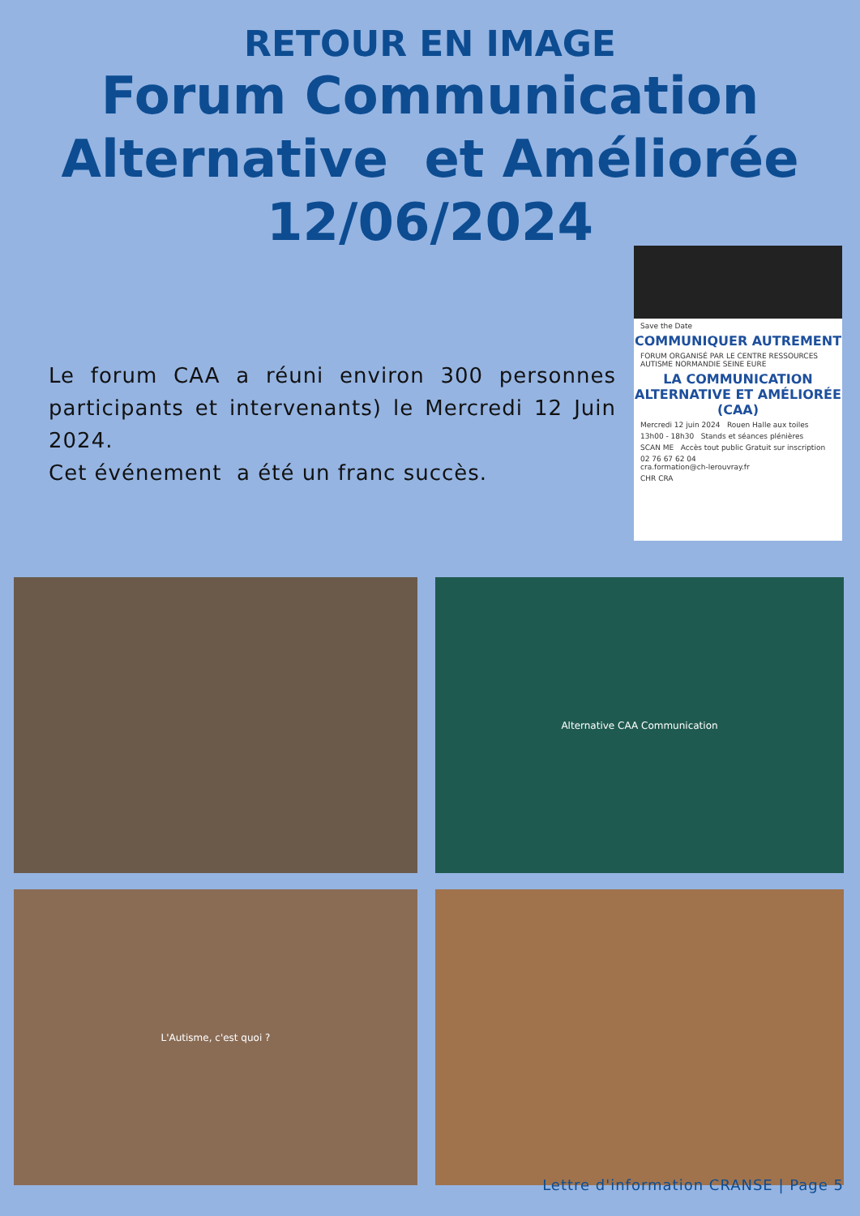RETOUR EN IMAGE
Forum Communication
Alternative et Améliorée
12/06/2024
Le forum CAA a réuni environ 300 personnes participants et intervenants) le Mercredi 12 Juin 2024.
Cet événement a été un franc succès.
Save the Date
COMMUNIQUER AUTREMENT
FORUM ORGANISÉ PAR LE CENTRE RESSOURCES AUTISME NORMANDIE SEINE EURE
LA COMMUNICATION ALTERNATIVE ET AMÉLIORÉE (CAA)
Mercredi 12 juin 2024 Rouen Halle aux toiles
13h00 - 18h30 Stands et séances plénières
SCAN ME Accès tout public Gratuit sur inscription
02 76 67 62 04
cra.formation@ch-lerouvray.fr
CHR CRA
Alternative CAA Communication
L'Autisme, c'est quoi ?
Lettre d'information CRANSE | Page 5